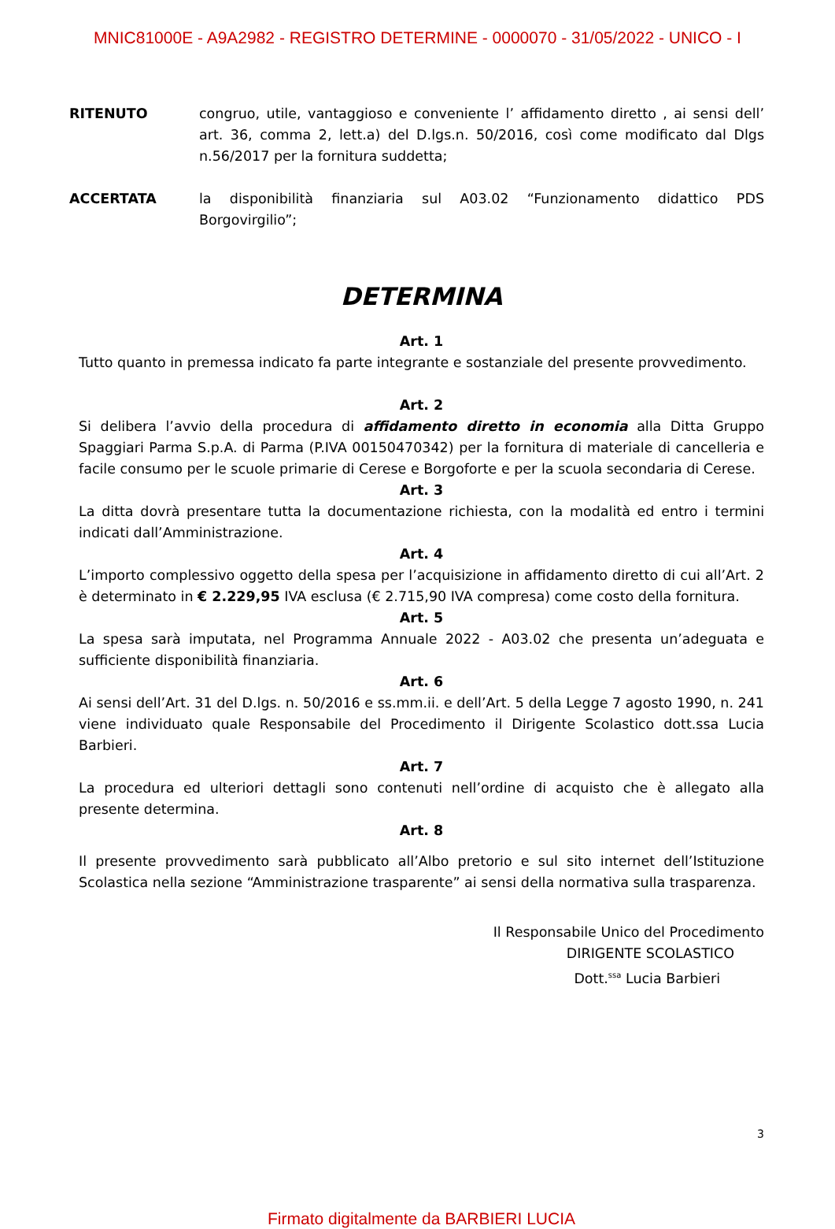MNIC81000E - A9A2982 - REGISTRO DETERMINE - 0000070 - 31/05/2022 - UNICO - I
RITENUTO congruo, utile, vantaggioso e conveniente l’ affidamento diretto , ai sensi dell’ art. 36, comma 2, lett.a) del D.lgs.n. 50/2016, così come modificato dal Dlgs n.56/2017 per la fornitura suddetta;
ACCERTATA la disponibilità finanziaria sul A03.02 “Funzionamento didattico PDS Borgovirgilio”;
DETERMINA
Art. 1
Tutto quanto in premessa indicato fa parte integrante e sostanziale del presente provvedimento.
Art. 2
Si delibera l’avvio della procedura di affidamento diretto in economia alla Ditta Gruppo Spaggiari Parma S.p.A. di Parma (P.IVA 00150470342) per la fornitura di materiale di cancelleria e facile consumo per le scuole primarie di Cerese e Borgoforte e per la scuola secondaria di Cerese.
Art. 3
La ditta dovrà presentare tutta la documentazione richiesta, con la modalità ed entro i termini indicati dall’Amministrazione.
Art. 4
L’importo complessivo oggetto della spesa per l’acquisizione in affidamento diretto di cui all’Art. 2 è determinato in € 2.229,95 IVA esclusa (€ 2.715,90 IVA compresa) come costo della fornitura.
Art. 5
La spesa sarà imputata, nel Programma Annuale 2022 - A03.02 che presenta un’adeguata e sufficiente disponibilità finanziaria.
Art. 6
Ai sensi dell’Art. 31 del D.lgs. n. 50/2016 e ss.mm.ii. e dell’Art. 5 della Legge 7 agosto 1990, n. 241 viene individuato quale Responsabile del Procedimento il Dirigente Scolastico dott.ssa Lucia Barbieri.
Art. 7
La procedura ed ulteriori dettagli sono contenuti nell’ordine di acquisto che è allegato alla presente determina.
Art. 8
Il presente provvedimento sarà pubblicato all’Albo pretorio e sul sito internet dell’Istituzione Scolastica nella sezione “Amministrazione trasparente” ai sensi della normativa sulla trasparenza.
Il Responsabile Unico del Procedimento
DIRIGENTE SCOLASTICO
Dott.<sup>ssa</sup> Lucia Barbieri
3
Firmato digitalmente da BARBIERI LUCIA